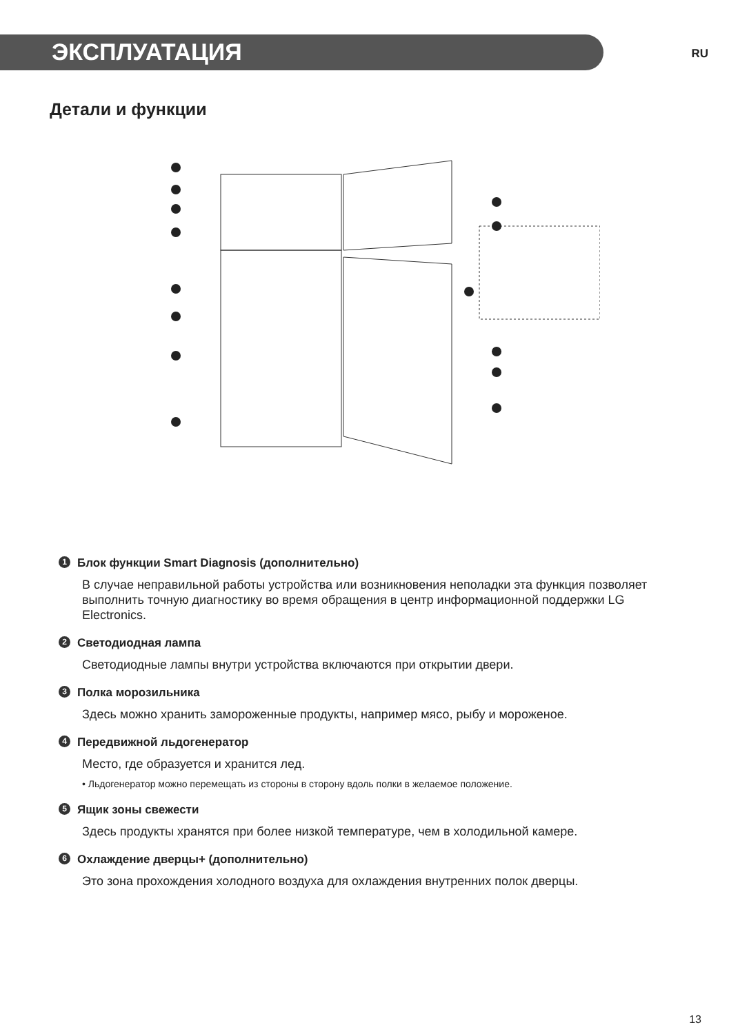ЭКСПЛУАТАЦИЯ
RU
Детали и функции
1 Блок функции Smart Diagnosis (дополнительно)
В случае неправильной работы устройства или возникновения неполадки эта функция позволяет выполнить точную диагностику во время обращения в центр информационной поддержки LG Electronics.
2 Светодиодная лампа
Светодиодные лампы внутри устройства включаются при открытии двери.
3 Полка морозильника
Здесь можно хранить замороженные продукты, например мясо, рыбу и мороженое.
4 Передвижной льдогенератор
Место, где образуется и хранится лед.
• Льдогенератор можно перемещать из стороны в сторону вдоль полки в желаемое положение.
5 Ящик зоны свежести
Здесь продукты хранятся при более низкой температуре, чем в холодильной камере.
6 Охлаждение дверцы+ (дополнительно)
Это зона прохождения холодного воздуха для охлаждения внутренних полок дверцы.
13